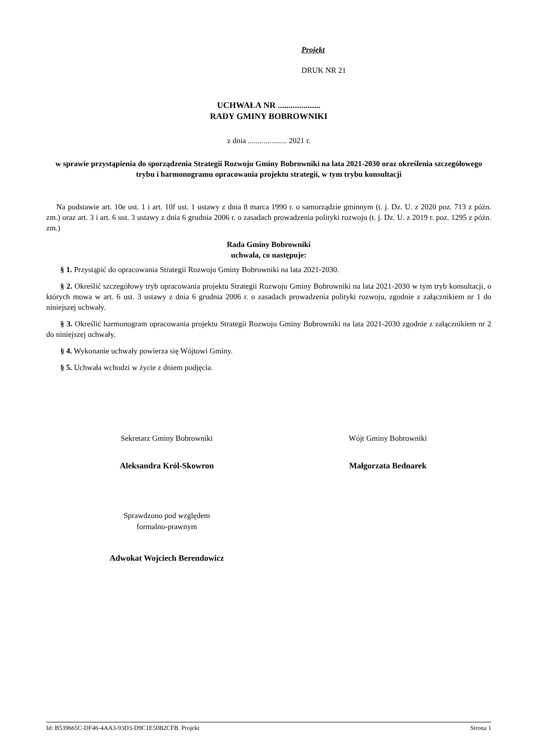Projekt
DRUK NR 21
UCHWAŁA NR ....................
RADY GMINY BOBROWNIKI
z dnia .................... 2021 r.
w sprawie przystąpienia do sporządzenia Strategii Rozwoju Gminy Bobrowniki na lata 2021-2030 oraz określenia szczegółowego trybu i harmonogramu opracowania projektu strategii, w tym trybu konsultacji
Na podstawie art. 10e ust. 1 i art. 10f ust. 1 ustawy z dnia 8 marca 1990 r. o samorządzie gminnym (t. j. Dz. U. z 2020 poz. 713 z późn. zm.) oraz art. 3 i art. 6 ust. 3 ustawy z dnia 6 grudnia 2006 r. o zasadach prowadzenia polityki rozwoju (t. j. Dz. U. z 2019 r. poz. 1295 z późn. zm.)
Rada Gminy Bobrowniki
uchwala, co następuje:
§ 1. Przystąpić do opracowania Strategii Rozwoju Gminy Bobrowniki na lata 2021-2030.
§ 2. Określić szczegółowy tryb opracowania projektu Strategii Rozwoju Gminy Bobrowniki na lata 2021-2030 w tym tryb konsultacji, o których mowa w art. 6 ust. 3 ustawy z dnia 6 grudnia 2006 r. o zasadach prowadzenia polityki rozwoju, zgodnie z załącznikiem nr 1 do niniejszej uchwały.
§ 3. Określić harmonogram opracowania projektu Strategii Rozwoju Gminy Bobrowniki na lata 2021-2030 zgodnie z załącznikiem nr 2 do niniejszej uchwały.
§ 4. Wykonanie uchwały powierza się Wójtowi Gminy.
§ 5. Uchwała wchodzi w życie z dniem podjęcia.
Sekretarz Gminy Bobrowniki
Aleksandra Król-Skowron
Wójt Gminy Bobrowniki
Małgorzata Bednarek
Sprawdzono pod względem
formalno-prawnym
Adwokat Wojciech Berendowicz
Id: B539665C-DF46-4AA3-93D3-D9C1E50B2CFB. Projekt Strona 1